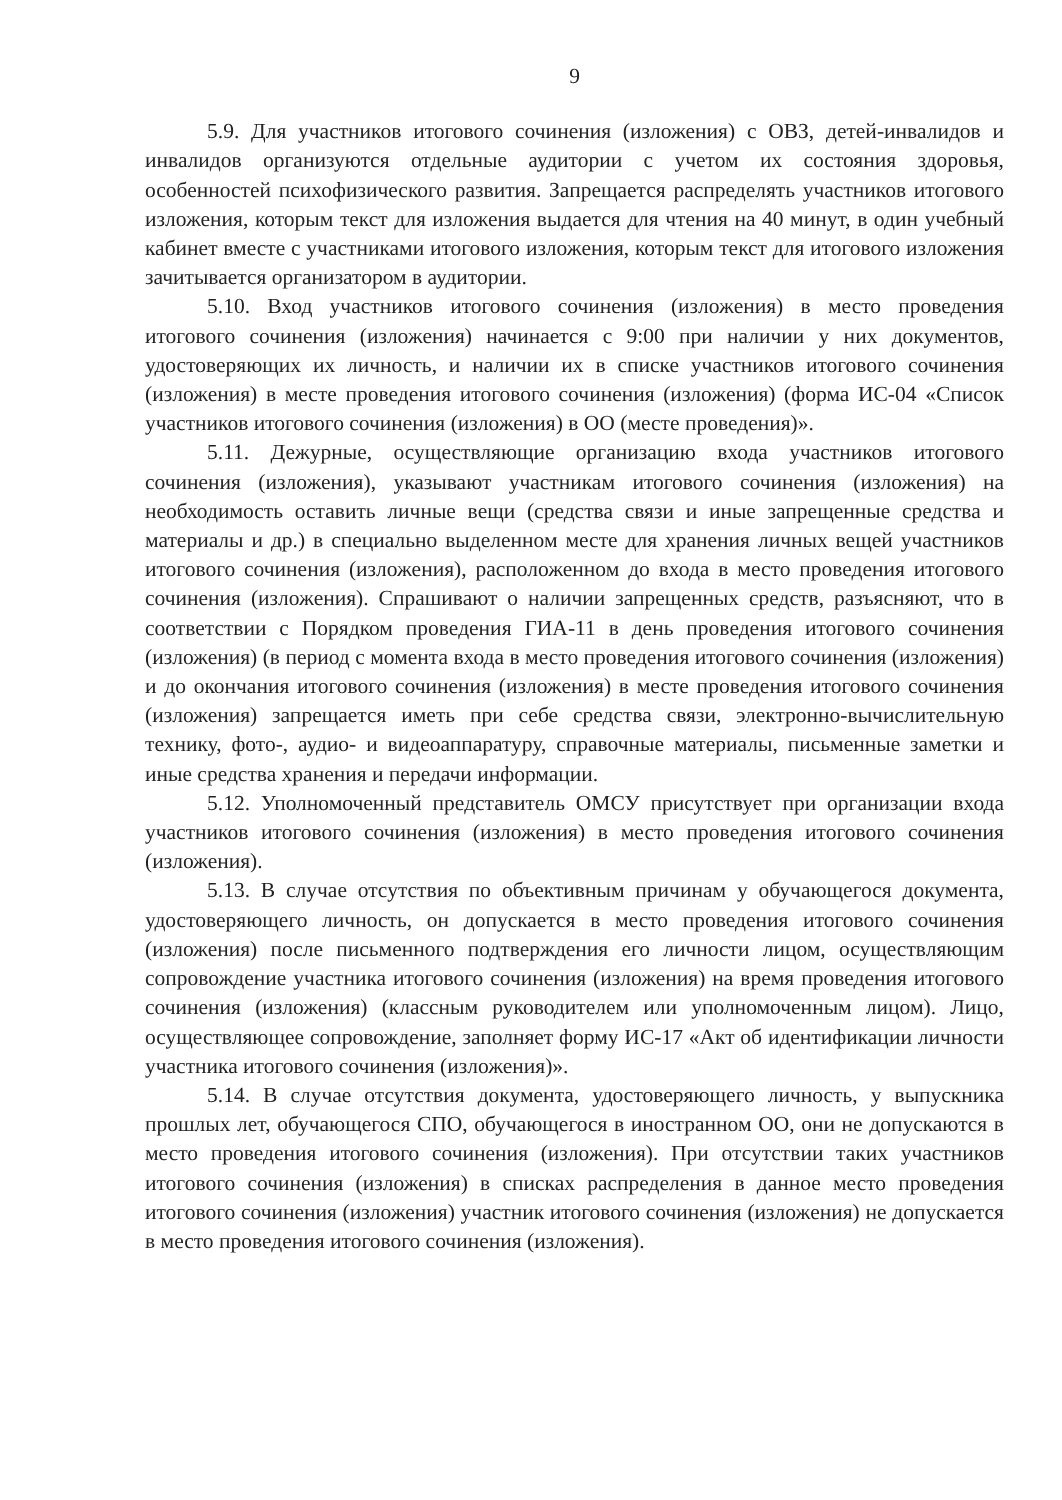9
5.9. Для участников итогового сочинения (изложения) с ОВЗ, детей-инвалидов и инвалидов организуются отдельные аудитории с учетом их состояния здоровья, особенностей психофизического развития. Запрещается распределять участников итогового изложения, которым текст для изложения выдается для чтения на 40 минут, в один учебный кабинет вместе с участниками итогового изложения, которым текст для итогового изложения зачитывается организатором в аудитории.
5.10. Вход участников итогового сочинения (изложения) в место проведения итогового сочинения (изложения) начинается с 9:00 при наличии у них документов, удостоверяющих их личность, и наличии их в списке участников итогового сочинения (изложения) в месте проведения итогового сочинения (изложения) (форма ИС-04 «Список участников итогового сочинения (изложения) в ОО (месте проведения)».
5.11. Дежурные, осуществляющие организацию входа участников итогового сочинения (изложения), указывают участникам итогового сочинения (изложения) на необходимость оставить личные вещи (средства связи и иные запрещенные средства и материалы и др.) в специально выделенном месте для хранения личных вещей участников итогового сочинения (изложения), расположенном до входа в место проведения итогового сочинения (изложения). Спрашивают о наличии запрещенных средств, разъясняют, что в соответствии с Порядком проведения ГИА-11 в день проведения итогового сочинения (изложения) (в период с момента входа в место проведения итогового сочинения (изложения) и до окончания итогового сочинения (изложения) в месте проведения итогового сочинения (изложения) запрещается иметь при себе средства связи, электронно-вычислительную технику, фото-, аудио- и видеоаппаратуру, справочные материалы, письменные заметки и иные средства хранения и передачи информации.
5.12. Уполномоченный представитель ОМСУ присутствует при организации входа участников итогового сочинения (изложения) в место проведения итогового сочинения (изложения).
5.13. В случае отсутствия по объективным причинам у обучающегося документа, удостоверяющего личность, он допускается в место проведения итогового сочинения (изложения) после письменного подтверждения его личности лицом, осуществляющим сопровождение участника итогового сочинения (изложения) на время проведения итогового сочинения (изложения) (классным руководителем или уполномоченным лицом). Лицо, осуществляющее сопровождение, заполняет форму ИС-17 «Акт об идентификации личности участника итогового сочинения (изложения)».
5.14. В случае отсутствия документа, удостоверяющего личность, у выпускника прошлых лет, обучающегося СПО, обучающегося в иностранном ОО, они не допускаются в место проведения итогового сочинения (изложения). При отсутствии таких участников итогового сочинения (изложения) в списках распределения в данное место проведения итогового сочинения (изложения) участник итогового сочинения (изложения) не допускается в место проведения итогового сочинения (изложения).